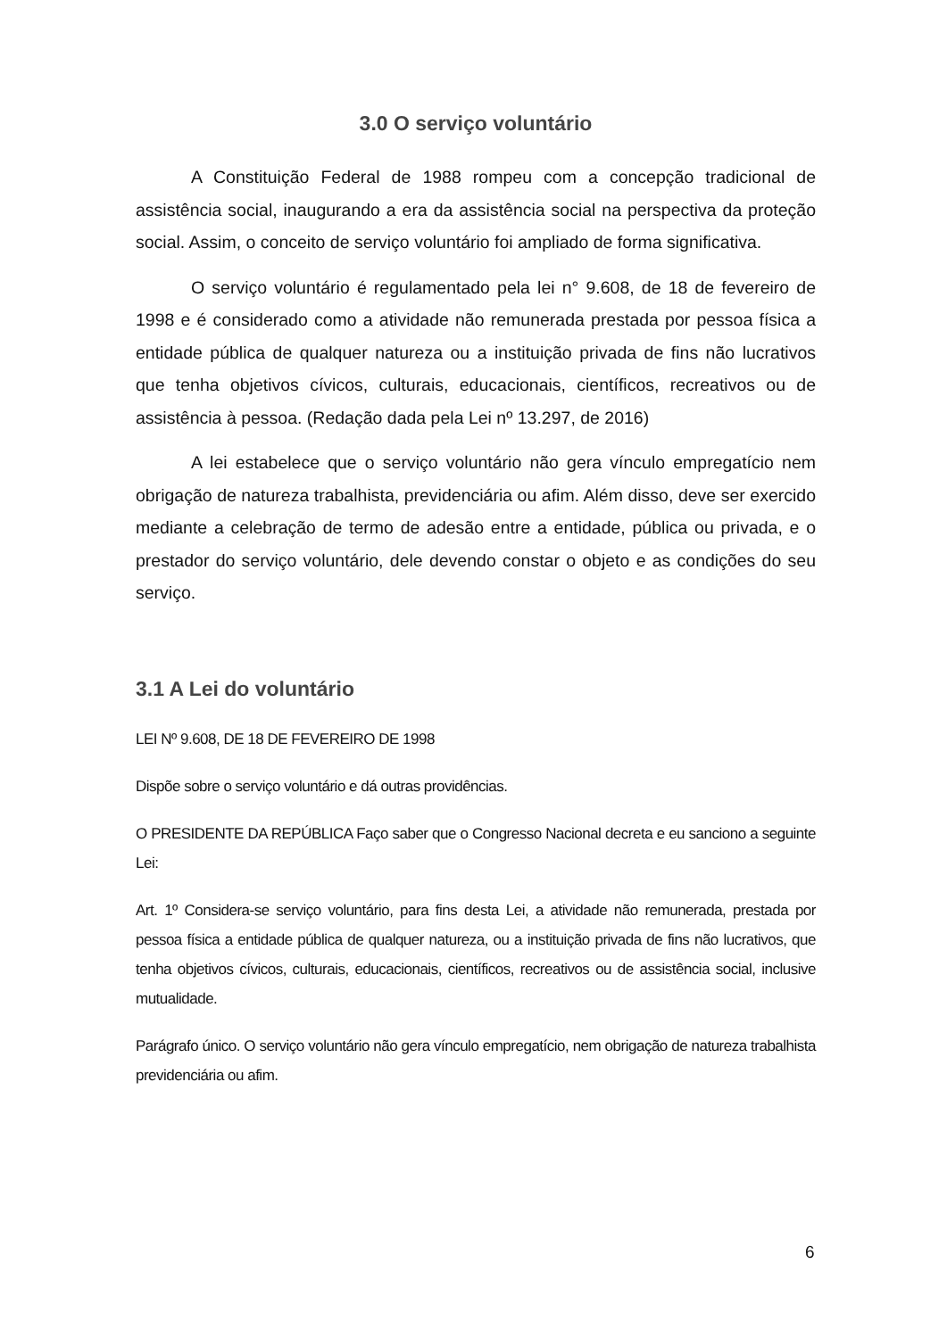3.0 O serviço voluntário
A Constituição Federal de 1988 rompeu com a concepção tradicional de assistência social, inaugurando a era da assistência social na perspectiva da proteção social. Assim, o conceito de serviço voluntário foi ampliado de forma significativa.
O serviço voluntário é regulamentado pela lei n° 9.608, de 18 de fevereiro de 1998 e é considerado como a atividade não remunerada prestada por pessoa física a entidade pública de qualquer natureza ou a instituição privada de fins não lucrativos que tenha objetivos cívicos, culturais, educacionais, científicos, recreativos ou de assistência à pessoa. (Redação dada pela Lei nº 13.297, de 2016)
A lei estabelece que o serviço voluntário não gera vínculo empregatício nem obrigação de natureza trabalhista, previdenciária ou afim. Além disso, deve ser exercido mediante a celebração de termo de adesão entre a entidade, pública ou privada, e o prestador do serviço voluntário, dele devendo constar o objeto e as condições do seu serviço.
3.1 A Lei do voluntário
LEI Nº 9.608, DE 18 DE FEVEREIRO DE 1998
Dispõe sobre o serviço voluntário e dá outras providências.
O PRESIDENTE DA REPÚBLICA Faço saber que o Congresso Nacional decreta e eu sanciono a seguinte Lei:
Art. 1º Considera-se serviço voluntário, para fins desta Lei, a atividade não remunerada, prestada por pessoa física a entidade pública de qualquer natureza, ou a instituição privada de fins não lucrativos, que tenha objetivos cívicos, culturais, educacionais, científicos, recreativos ou de assistência social, inclusive mutualidade.
Parágrafo único. O serviço voluntário não gera vínculo empregatício, nem obrigação de natureza trabalhista previdenciária ou afim.
6